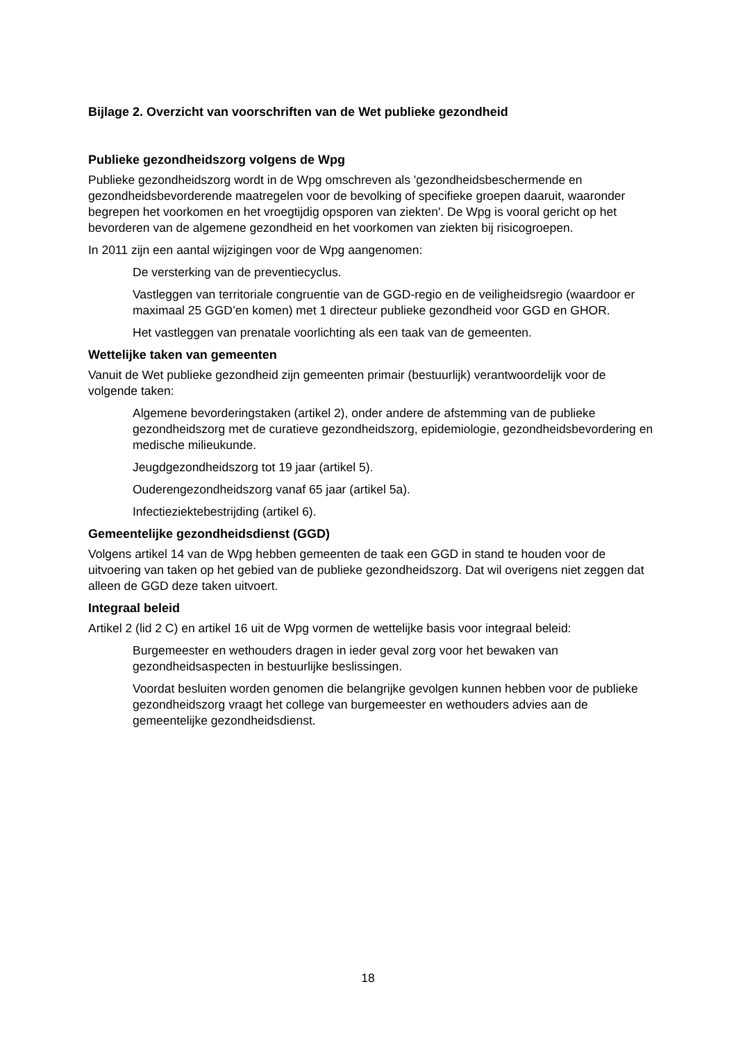Bijlage 2. Overzicht van voorschriften van de Wet publieke gezondheid
Publieke gezondheidszorg volgens de Wpg
Publieke gezondheidszorg wordt in de Wpg omschreven als 'gezondheidsbeschermende en gezondheidsbevorderende maatregelen voor de bevolking of specifieke groepen daaruit, waaronder begrepen het voorkomen en het vroegtijdig opsporen van ziekten'. De Wpg is vooral gericht op het bevorderen van de algemene gezondheid en het voorkomen van ziekten bij risicogroepen.
In 2011 zijn een aantal wijzigingen voor de Wpg aangenomen:
De versterking van de preventiecyclus.
Vastleggen van territoriale congruentie van de GGD-regio en de veiligheidsregio (waardoor er maximaal 25 GGD’en komen) met 1 directeur publieke gezondheid voor GGD en GHOR.
Het vastleggen van prenatale voorlichting als een taak van de gemeenten.
Wettelijke taken van gemeenten
Vanuit de Wet publieke gezondheid zijn gemeenten primair (bestuurlijk) verantwoordelijk voor de volgende taken:
Algemene bevorderingstaken (artikel 2), onder andere de afstemming van de publieke gezondheidszorg met de curatieve gezondheidszorg, epidemiologie, gezondheidsbevordering en medische milieukunde.
Jeugdgezondheidszorg tot 19 jaar (artikel 5).
Ouderengezondheidszorg vanaf 65 jaar (artikel 5a).
Infectieziektebestrijding (artikel 6).
Gemeentelijke gezondheidsdienst (GGD)
Volgens artikel 14 van de Wpg hebben gemeenten de taak een GGD in stand te houden voor de uitvoering van taken op het gebied van de publieke gezondheidszorg. Dat wil overigens niet zeggen dat alleen de GGD deze taken uitvoert.
Integraal beleid
Artikel 2 (lid 2 C) en artikel 16 uit de Wpg vormen de wettelijke basis voor integraal beleid:
Burgemeester en wethouders dragen in ieder geval zorg voor het bewaken van gezondheidsaspecten in bestuurlijke beslissingen.
Voordat besluiten worden genomen die belangrijke gevolgen kunnen hebben voor de publieke gezondheidszorg vraagt het college van burgemeester en wethouders advies aan de gemeentelijke gezondheidsdienst.
18